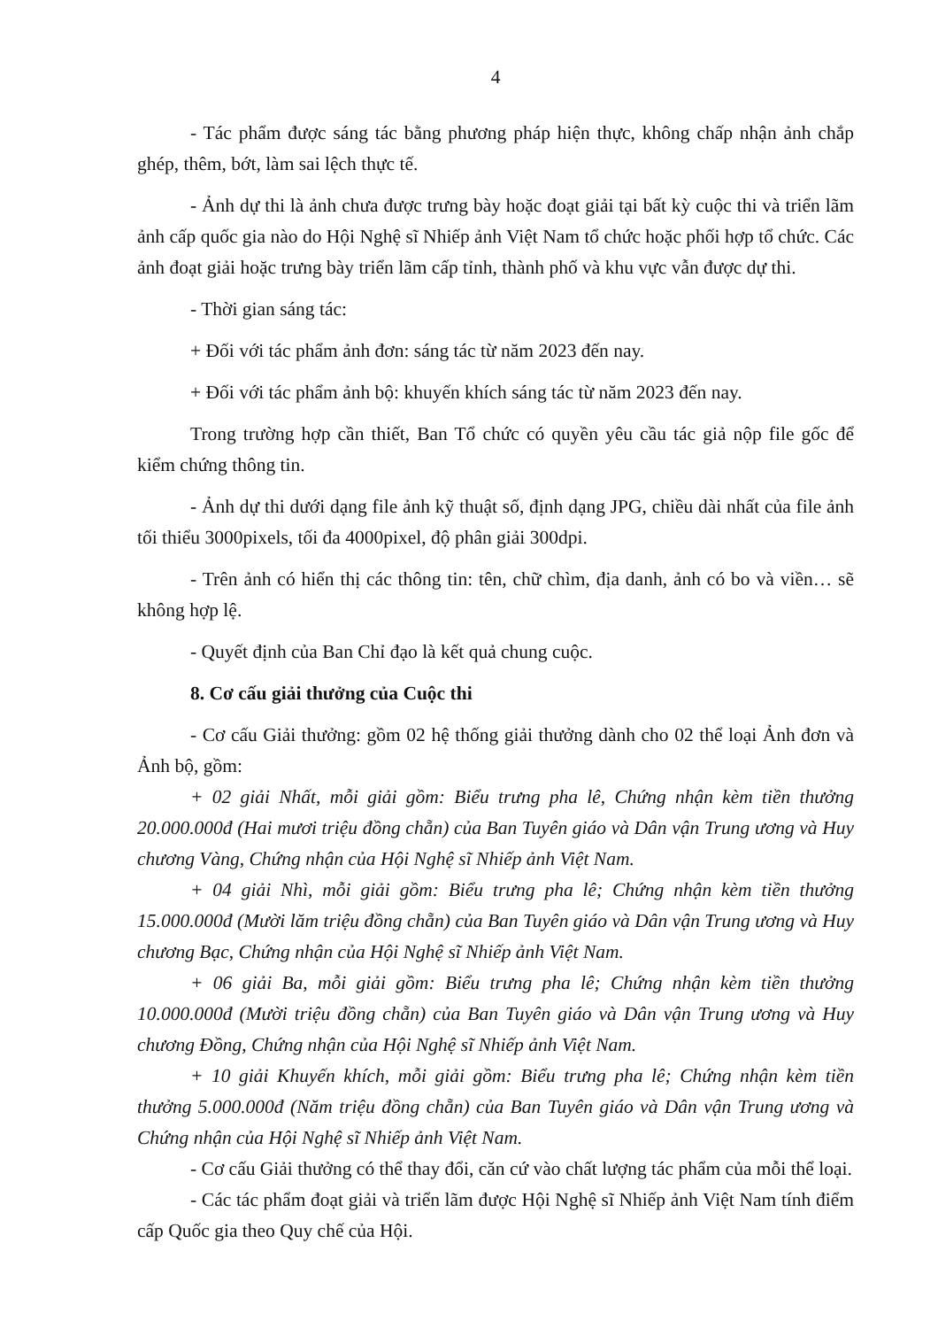4
- Tác phẩm được sáng tác bằng phương pháp hiện thực, không chấp nhận ảnh chắp ghép, thêm, bớt, làm sai lệch thực tế.
- Ảnh dự thi là ảnh chưa được trưng bày hoặc đoạt giải tại bất kỳ cuộc thi và triển lãm ảnh cấp quốc gia nào do Hội Nghệ sĩ Nhiếp ảnh Việt Nam tổ chức hoặc phối hợp tổ chức. Các ảnh đoạt giải hoặc trưng bày triển lãm cấp tỉnh, thành phố và khu vực vẫn được dự thi.
- Thời gian sáng tác:
+ Đối với tác phẩm ảnh đơn: sáng tác từ năm 2023 đến nay.
+ Đối với tác phẩm ảnh bộ: khuyến khích sáng tác từ năm 2023 đến nay.
Trong trường hợp cần thiết, Ban Tổ chức có quyền yêu cầu tác giả nộp file gốc để kiểm chứng thông tin.
- Ảnh dự thi dưới dạng file ảnh kỹ thuật số, định dạng JPG, chiều dài nhất của file ảnh tối thiểu 3000pixels, tối đa 4000pixel, độ phân giải 300dpi.
- Trên ảnh có hiển thị các thông tin: tên, chữ chìm, địa danh, ảnh có bo và viền… sẽ không hợp lệ.
- Quyết định của Ban Chỉ đạo là kết quả chung cuộc.
8. Cơ cấu giải thưởng của Cuộc thi
- Cơ cấu Giải thưởng: gồm 02 hệ thống giải thưởng dành cho 02 thể loại Ảnh đơn và Ảnh bộ, gồm:
+ 02 giải Nhất, mỗi giải gồm: Biểu trưng pha lê, Chứng nhận kèm tiền thưởng 20.000.000đ (Hai mươi triệu đồng chẵn) của Ban Tuyên giáo và Dân vận Trung ương và Huy chương Vàng, Chứng nhận của Hội Nghệ sĩ Nhiếp ảnh Việt Nam.
+ 04 giải Nhì, mỗi giải gồm: Biểu trưng pha lê; Chứng nhận kèm tiền thưởng 15.000.000đ (Mười lăm triệu đồng chẵn) của Ban Tuyên giáo và Dân vận Trung ương và Huy chương Bạc, Chứng nhận của Hội Nghệ sĩ Nhiếp ảnh Việt Nam.
+ 06 giải Ba, mỗi giải gồm: Biểu trưng pha lê; Chứng nhận kèm tiền thưởng 10.000.000đ (Mười triệu đồng chẵn) của Ban Tuyên giáo và Dân vận Trung ương và Huy chương Đồng, Chứng nhận của Hội Nghệ sĩ Nhiếp ảnh Việt Nam.
+ 10 giải Khuyến khích, mỗi giải gồm: Biểu trưng pha lê; Chứng nhận kèm tiền thưởng 5.000.000đ (Năm triệu đồng chẵn) của Ban Tuyên giáo và Dân vận Trung ương và Chứng nhận của Hội Nghệ sĩ Nhiếp ảnh Việt Nam.
- Cơ cấu Giải thưởng có thể thay đổi, căn cứ vào chất lượng tác phẩm của mỗi thể loại.
- Các tác phẩm đoạt giải và triển lãm được Hội Nghệ sĩ Nhiếp ảnh Việt Nam tính điểm cấp Quốc gia theo Quy chế của Hội.